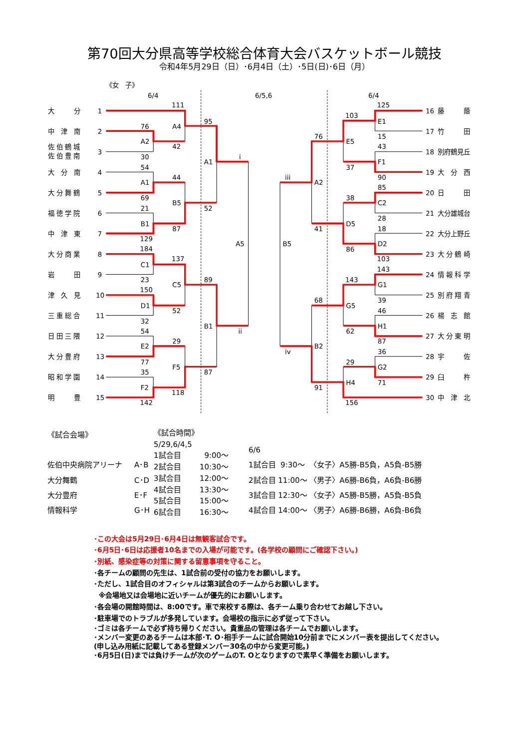第70回大分県高等学校総合体育大会バスケットボール競技
令和4年5月29日（日）･6月4日（土）･5日(日)･6日（月）
《女　子》
6/4
6/5,6
6/4
大　　　分
1
中　津　南
2
佐 伯 鶴 城
佐 伯 豊 南
3
大　分　南
4
大 分 舞 鶴
5
福 徳 学 院
6
中　津　東
7
大 分 商 業
8
岩　　　田
9
津　久　見
10
三 重 総 合
11
日 田 三 隈
12
大 分 豊 府
13
昭 和 学 園
14
明　　　豊
15
16
藤　　　蔭
17
竹　　　田
18
別府鶴見丘
19
大　分　西
20
日　　　田
21
大分雄城台
22
大分上野丘
23
大 分 鶴 崎
24
情 報 科 学
25
別 府 翔 青
26
楊　志　館
27
大 分 東 明
28
宇　　　佐
29
臼　　　杵
30
中　津　北
111
A4
76
A2
42
30
54
44
A1
69
B5
21
B1
87
129
184
137
C1
23
C5
150
D1
52
32
54
29
E2
77
F5
35
F2
118
142
95
A1
52
89
B1
87
i
A5
ii
iii
B5
iv
76
A2
41
68
B2
91
103
E5
37
38
D5
86
143
G5
62
29
H4
156
125
E1
15
43
F1
90
85
C2
28
18
D2
103
143
G1
39
46
H1
87
36
G2
71
| 《試合会場》 | |
| 佐伯中央病院アリーナ | A･B |
| 大分舞鶴 | C･D |
| 大分豊府 | E･F |
| 情報科学 | G･H |
| 《試合時間》 | |
| 5/29,6/4,5 | |
| 1試合目 | 9:00～ |
| 2試合目 | 10:30～ |
| 3試合目 | 12:00～ |
| 4試合目 | 13:30～ |
| 5試合目 | 15:00～ |
| 6試合目 | 16:30～ |
| 6/6 | | |
| 1試合目 | 9:30～ | 〈女子〉A5勝-B5負，A5負-B5勝 |
| 2試合目 | 11:00～ | 〈男子〉A6勝-B6負，A6負-B6勝 |
| 3試合目 | 12:30～ | 〈女子〉A5勝-B5勝，A5負-B5負 |
| 4試合目 | 14:00～ | 〈男子〉A6勝-B6勝，A6負-B6負 |
･この大会は5月29日･6月4日は無観客試合です。
･6月5日･6日は応援者10名までの入場が可能です。(各学校の顧問にご確認下さい。)
･別紙、感染症等の対策に関する留意事項を守ること。
･各チームの顧問の先生は、1試合前の受付の協力をお願いします。
･ただし、1試合目のオフィシャルは第3試合のチームからお願いします。
※会場地又は会場地に近いチームが優先的にお願いします。
･各会場の開館時間は、8:00です。車で来校する際は、各チーム乗り合わせてお越し下さい。
･駐車場でのトラブルが多発しています。会場校の指示に必ず従って下さい。
･ゴミは各チームで必ず持ち帰りください。貴重品の管理は各チームでお願いします。
･メンバー変更のあるチームは本部･T. O･相手チームに試合開始10分前までにメンバー表を提出してください。
(申し込み用紙に記載してある登録メンバー30名の中から変更可能。)
･6月5日(日)までは負けチームが次のゲームのT. Oとなりますので素早く準備をお願いします。